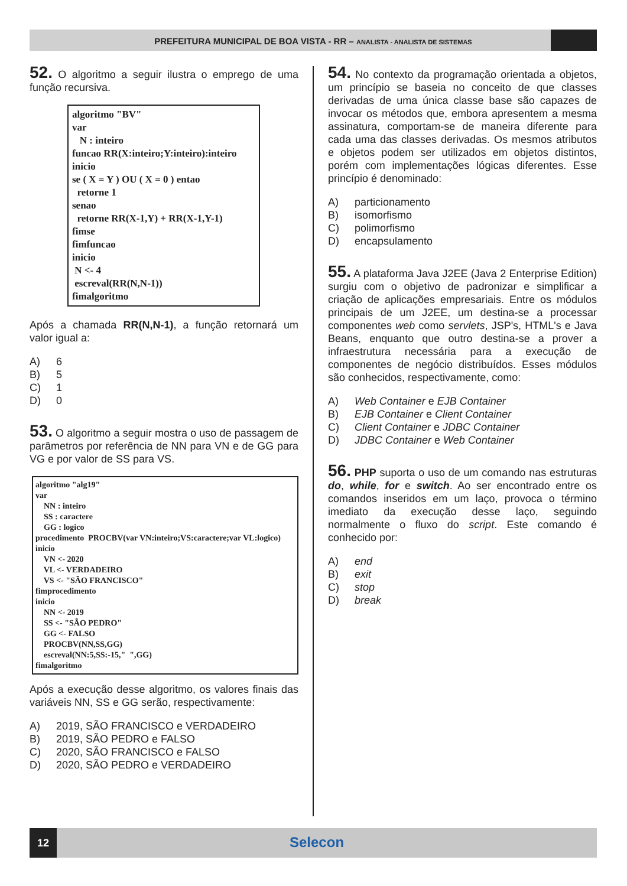PREFEITURA MUNICIPAL DE BOA VISTA - RR – ANALISTA - ANALISTA DE SISTEMAS
52. O algoritmo a seguir ilustra o emprego de uma função recursiva.
algoritmo "BV" var N : inteiro funcao RR(X:inteiro;Y:inteiro):inteiro inicio se ( X = Y ) OU ( X = 0 ) entao retorne 1 senao retorne RR(X-1,Y) + RR(X-1,Y-1) fimse fimfuncao inicio N <- 4 escreval(RR(N,N-1)) fimalgoritmo
Após a chamada RR(N,N-1), a função retornará um valor igual a:
A) 6
B) 5
C) 1
D) 0
53. O algoritmo a seguir mostra o uso de passagem de parâmetros por referência de NN para VN e de GG para VG e por valor de SS para VS.
algoritmo "alg19" var NN : inteiro SS : caractere GG : logico procedimento PROCBV(var VN:inteiro;VS:caractere;var VL:logico) inicio VN <- 2020 VL <- VERDADEIRO VS <- "SÃO FRANCISCO" fimprocedimento inicio NN <- 2019 SS <- "SÃO PEDRO" GG <- FALSO PROCBV(NN,SS,GG) escreval(NN:5,SS:-15," ",GG) fimalgoritmo
Após a execução desse algoritmo, os valores finais das variáveis NN, SS e GG serão, respectivamente:
A) 2019, SÃO FRANCISCO e VERDADEIRO
B) 2019, SÃO PEDRO e FALSO
C) 2020, SÃO FRANCISCO e FALSO
D) 2020, SÃO PEDRO e VERDADEIRO
54. No contexto da programação orientada a objetos, um princípio se baseia no conceito de que classes derivadas de uma única classe base são capazes de invocar os métodos que, embora apresentem a mesma assinatura, comportam-se de maneira diferente para cada uma das classes derivadas. Os mesmos atributos e objetos podem ser utilizados em objetos distintos, porém com implementações lógicas diferentes. Esse princípio é denominado:
A) particionamento
B) isomorfismo
C) polimorfismo
D) encapsulamento
55. A plataforma Java J2EE (Java 2 Enterprise Edition) surgiu com o objetivo de padronizar e simplificar a criação de aplicações empresariais. Entre os módulos principais de um J2EE, um destina-se a processar componentes web como servlets, JSP's, HTML's e Java Beans, enquanto que outro destina-se a prover a infraestrutura necessária para a execução de componentes de negócio distribuídos. Esses módulos são conhecidos, respectivamente, como:
A) Web Container e EJB Container
B) EJB Container e Client Container
C) Client Container e JDBC Container
D) JDBC Container e Web Container
56. PHP suporta o uso de um comando nas estruturas do, while, for e switch. Ao ser encontrado entre os comandos inseridos em um laço, provoca o término imediato da execução desse laço, seguindo normalmente o fluxo do script. Este comando é conhecido por:
A) end
B) exit
C) stop
D) break
12 Selecon